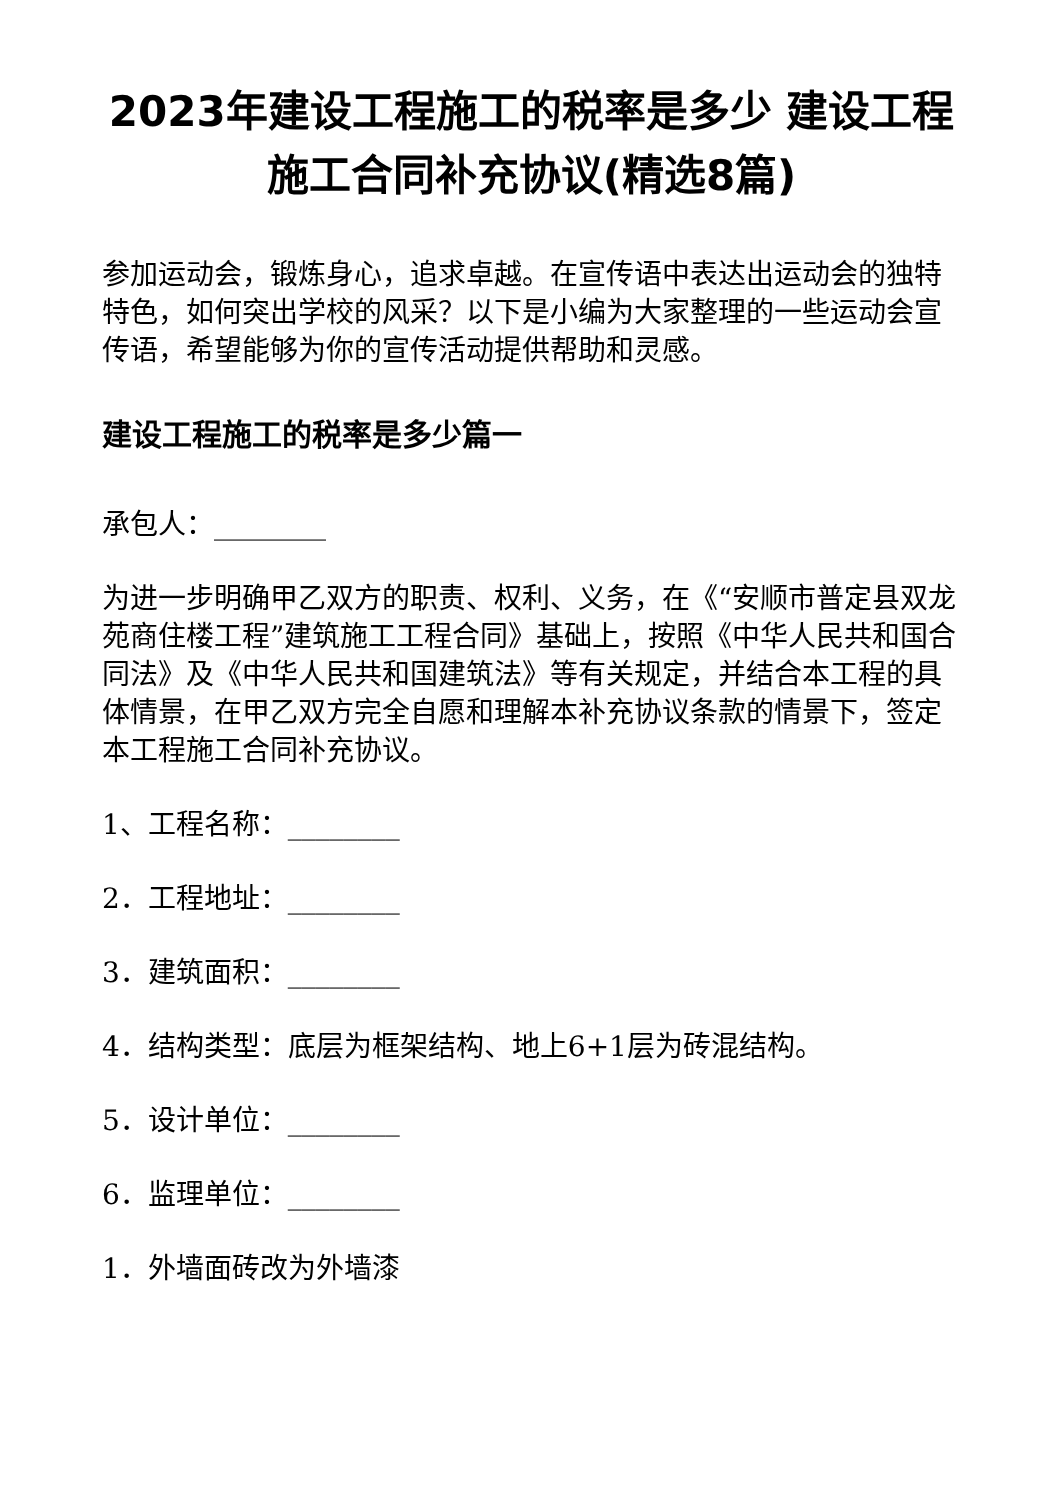2023年建设工程施工的税率是多少 建设工程施工合同补充协议(精选8篇)
参加运动会，锻炼身心，追求卓越。在宣传语中表达出运动会的独特特色，如何突出学校的风采？以下是小编为大家整理的一些运动会宣传语，希望能够为你的宣传活动提供帮助和灵感。
建设工程施工的税率是多少篇一
承包人：________
为进一步明确甲乙双方的职责、权利、义务，在《“安顺市普定县双龙苑商住楼工程”建筑施工工程合同》基础上，按照《中华人民共和国合同法》及《中华人民共和国建筑法》等有关规定，并结合本工程的具体情景，在甲乙双方完全自愿和理解本补充协议条款的情景下，签定本工程施工合同补充协议。
1、工程名称：________
2．工程地址：________
3．建筑面积：________
4．结构类型：底层为框架结构、地上6+1层为砖混结构。
5．设计单位：________
6．监理单位：________
1．外墙面砖改为外墙漆